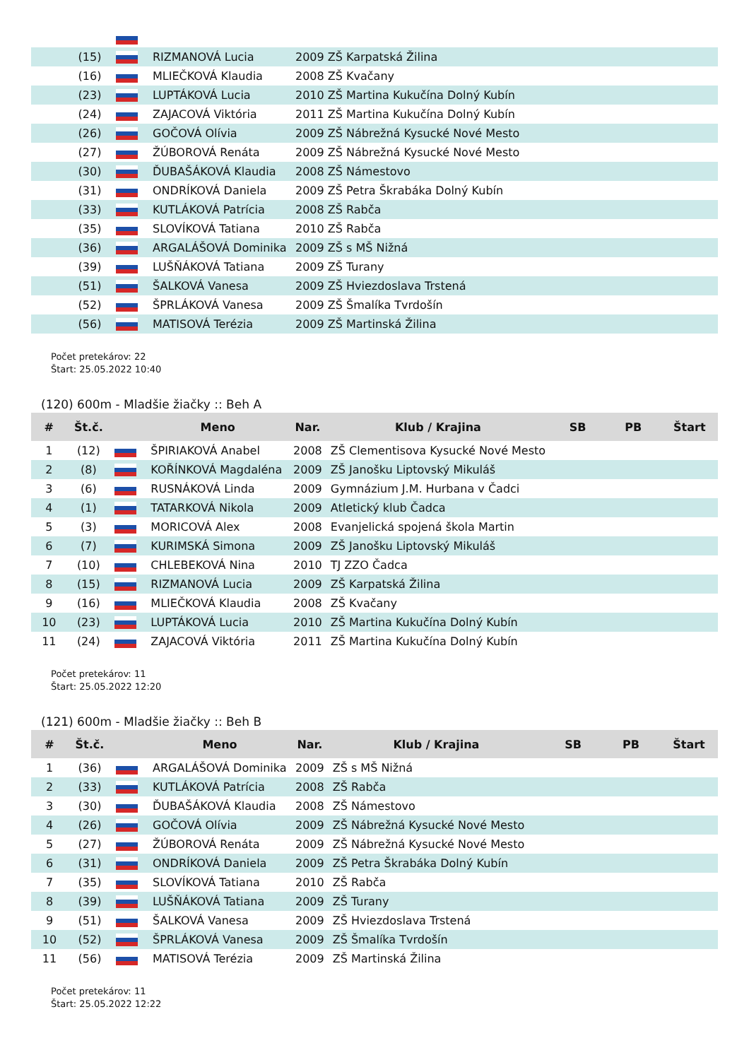| | (15) | | RIZMANOVÁ Lucia | 2009 ZŠ Karpatská Žilina |
| | (16) | | MLIEČKOVÁ Klaudia | 2008 ZŠ Kvačany |
| | (23) | | LUPTÁKOVÁ Lucia | 2010 ZŠ Martina Kukučína Dolný Kubín |
| | (24) | | ZAJACOVÁ Viktória | 2011 ZŠ Martina Kukučína Dolný Kubín |
| | (26) | | GOČOVÁ Olívia | 2009 ZŠ Nábrežná Kysucké Nové Mesto |
| | (27) | | ŽÚBOROVÁ Renáta | 2009 ZŠ Nábrežná Kysucké Nové Mesto |
| | (30) | | ĎUBAŠÁKOVÁ Klaudia | 2008 ZŠ Námestovo |
| | (31) | | ONDRÍKOVÁ Daniela | 2009 ZŠ Petra Škrabáka Dolný Kubín |
| | (33) | | KUTLÁKOVÁ Patrícia | 2008 ZŠ Rabča |
| | (35) | | SLOVÍKOVÁ Tatiana | 2010 ZŠ Rabča |
| | (36) | | ARGALÁŠOVÁ Dominika | 2009 ZŠ s MŠ Nižná |
| | (39) | | LUŠŇÁKOVÁ Tatiana | 2009 ZŠ Turany |
| | (51) | | ŠALKOVÁ Vanesa | 2009 ZŠ Hviezdoslava Trstená |
| | (52) | | ŠPRLÁKOVÁ Vanesa | 2009 ZŠ Šmalíka Tvrdošín |
| | (56) | | MATISOVÁ Terézia | 2009 ZŠ Martinská Žilina |
Počet pretekárov: 22
Štart: 25.05.2022 10:40
(120) 600m - Mladšie žiačky :: Beh A
| # | Št.č. | | Meno | Nar. | Klub / Krajina | SB | PB | Štart |
| --- | --- | --- | --- | --- | --- | --- | --- | --- |
| 1 | (12) | | ŠPIRIAKOVÁ Anabel | 2008 | ZŠ Clementisova Kysucké Nové Mesto | | | |
| 2 | (8) | | KOŘÍNKOVÁ Magdaléna | 2009 | ZŠ Janošku Liptovský Mikuláš | | | |
| 3 | (6) | | RUSNÁKOVÁ Linda | 2009 | Gymnázium J.M. Hurbana v Čadci | | | |
| 4 | (1) | | TATARKOVÁ Nikola | 2009 | Atletický klub Čadca | | | |
| 5 | (3) | | MORICOVÁ Alex | 2008 | Evanjelická spojená škola Martin | | | |
| 6 | (7) | | KURIMSKÁ Simona | 2009 | ZŠ Janošku Liptovský Mikuláš | | | |
| 7 | (10) | | CHLEBEKOVÁ Nina | 2010 | TJ ZZO Čadca | | | |
| 8 | (15) | | RIZMANOVÁ Lucia | 2009 | ZŠ Karpatská Žilina | | | |
| 9 | (16) | | MLIEČKOVÁ Klaudia | 2008 | ZŠ Kvačany | | | |
| 10 | (23) | | LUPTÁKOVÁ Lucia | 2010 | ZŠ Martina Kukučína Dolný Kubín | | | |
| 11 | (24) | | ZAJACOVÁ Viktória | 2011 | ZŠ Martina Kukučína Dolný Kubín | | | |
Počet pretekárov: 11
Štart: 25.05.2022 12:20
(121) 600m - Mladšie žiačky :: Beh B
| # | Št.č. | | Meno | Nar. | Klub / Krajina | SB | PB | Štart |
| --- | --- | --- | --- | --- | --- | --- | --- | --- |
| 1 | (36) | | ARGALÁŠOVÁ Dominika | 2009 | ZŠ s MŠ Nižná | | | |
| 2 | (33) | | KUTLÁKOVÁ Patrícia | 2008 | ZŠ Rabča | | | |
| 3 | (30) | | ĎUBAŠÁKOVÁ Klaudia | 2008 | ZŠ Námestovo | | | |
| 4 | (26) | | GOČOVÁ Olívia | 2009 | ZŠ Nábrežná Kysucké Nové Mesto | | | |
| 5 | (27) | | ŽÚBOROVÁ Renáta | 2009 | ZŠ Nábrežná Kysucké Nové Mesto | | | |
| 6 | (31) | | ONDRÍKOVÁ Daniela | 2009 | ZŠ Petra Škrabáka Dolný Kubín | | | |
| 7 | (35) | | SLOVÍKOVÁ Tatiana | 2010 | ZŠ Rabča | | | |
| 8 | (39) | | LUŠŇÁKOVÁ Tatiana | 2009 | ZŠ Turany | | | |
| 9 | (51) | | ŠALKOVÁ Vanesa | 2009 | ZŠ Hviezdoslava Trstená | | | |
| 10 | (52) | | ŠPRLÁKOVÁ Vanesa | 2009 | ZŠ Šmalíka Tvrdošín | | | |
| 11 | (56) | | MATISOVÁ Terézia | 2009 | ZŠ Martinská Žilina | | | |
Počet pretekárov: 11
Štart: 25.05.2022 12:22